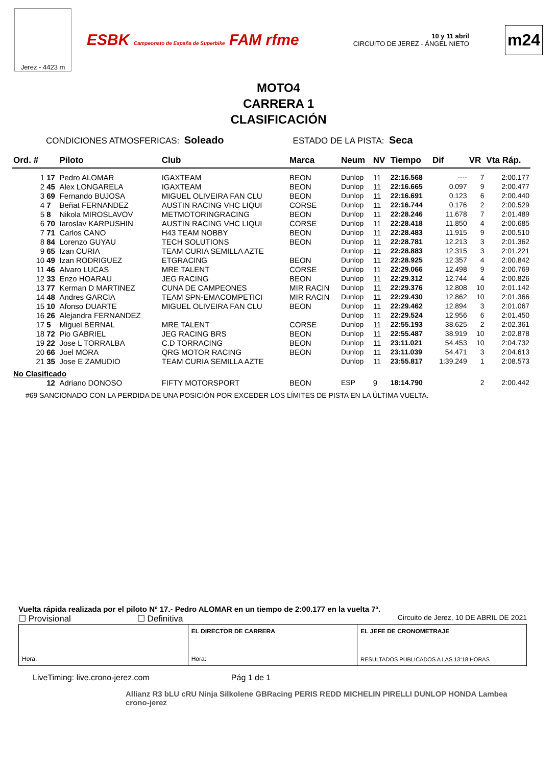Jerez - 4423 m
ESBK Campeonato de España de Superbike FAM rfme
10 y 11 abril
CIRCUITO DE JEREZ - ÁNGEL NIETO
m24
MOTO4
CARRERA 1
CLASIFICACIÓN
CONDICIONES ATMOSFERICAS: Soleado ESTADO DE LA PISTA: Seca
| Ord. # | | Piloto | Club | Marca | Neum | NV | Tiempo | Dif | VR | Vta Ráp. |
| --- | --- | --- | --- | --- | --- | --- | --- | --- | --- | --- |
| 1 | 17 | Pedro ALOMAR | IGAXTEAM | BEON | Dunlop | 11 | 22:16.568 | ---- | 7 | 2:00.177 |
| 2 | 45 | Alex LONGARELA | IGAXTEAM | BEON | Dunlop | 11 | 22:16.665 | 0.097 | 9 | 2:00.477 |
| 3 | 69 | Fernando BUJOSA | MIGUEL OLIVEIRA FAN CLU | BEON | Dunlop | 11 | 22:16.691 | 0.123 | 6 | 2:00.440 |
| 4 | 7 | Beñat FERNANDEZ | AUSTIN RACING VHC LIQUI | CORSE | Dunlop | 11 | 22:16.744 | 0.176 | 2 | 2:00.529 |
| 5 | 8 | Nikola MIROSLAVOV | METMOTORINGRACING | BEON | Dunlop | 11 | 22:28.246 | 11.678 | 7 | 2:01.489 |
| 6 | 70 | Iaroslav KARPUSHIN | AUSTIN RACING VHC LIQUI | CORSE | Dunlop | 11 | 22:28.418 | 11.850 | 4 | 2:00.685 |
| 7 | 71 | Carlos CANO | H43 TEAM NOBBY | BEON | Dunlop | 11 | 22:28.483 | 11.915 | 9 | 2:00.510 |
| 8 | 84 | Lorenzo GUYAU | TECH SOLUTIONS | BEON | Dunlop | 11 | 22:28.781 | 12.213 | 3 | 2:01.362 |
| 9 | 65 | Izan CURIA | TEAM CURIA SEMILLA AZTE | | Dunlop | 11 | 22:28.883 | 12.315 | 3 | 2:01.221 |
| 10 | 49 | Izan RODRIGUEZ | ETGRACING | BEON | Dunlop | 11 | 22:28.925 | 12.357 | 4 | 2:00.842 |
| 11 | 46 | Alvaro LUCAS | MRE TALENT | CORSE | Dunlop | 11 | 22:29.066 | 12.498 | 9 | 2:00.769 |
| 12 | 33 | Enzo HOARAU | JEG RACING | BEON | Dunlop | 11 | 22:29.312 | 12.744 | 4 | 2:00.826 |
| 13 | 77 | Kerman D MARTINEZ | CUNA DE CAMPEONES | MIR RACIN | Dunlop | 11 | 22:29.376 | 12.808 | 10 | 2:01.142 |
| 14 | 48 | Andres GARCIA | TEAM SPN-EMACOMPETICI | MIR RACIN | Dunlop | 11 | 22:29.430 | 12.862 | 10 | 2:01.366 |
| 15 | 10 | Afonso DUARTE | MIGUEL OLIVEIRA FAN CLU | BEON | Dunlop | 11 | 22:29.462 | 12.894 | 3 | 2:01.067 |
| 16 | 26 | Alejandra FERNANDEZ | | | Dunlop | 11 | 22:29.524 | 12.956 | 6 | 2:01.450 |
| 17 | 5 | Miguel BERNAL | MRE TALENT | CORSE | Dunlop | 11 | 22:55.193 | 38.625 | 2 | 2:02.361 |
| 18 | 72 | Pio GABRIEL | JEG RACING BRS | BEON | Dunlop | 11 | 22:55.487 | 38.919 | 10 | 2:02.878 |
| 19 | 22 | Jose L TORRALBA | C.D TORRACING | BEON | Dunlop | 11 | 23:11.021 | 54.453 | 10 | 2:04.732 |
| 20 | 66 | Joel MORA | QRG MOTOR RACING | BEON | Dunlop | 11 | 23:11.039 | 54.471 | 3 | 2:04.613 |
| 21 | 35 | Jose E ZAMUDIO | TEAM CURIA SEMILLA AZTE | | Dunlop | 11 | 23:55.817 | 1:39.249 | 1 | 2:08.573 |
| No Clasificado | | | | | | | | | | |
| | 12 | Adriano DONOSO | FIFTY MOTORSPORT | BEON | ESP | 9 | 18:14.790 | | 2 | 2:00.442 |
#69 SANCIONADO CON LA PERDIDA DE UNA POSICIÓN POR EXCEDER LOS LÍMITES DE PISTA EN LA ÚLTIMA VUELTA.
Vuelta rápida realizada por el piloto Nº 17.- Pedro ALOMAR en un tiempo de 2:00.177 en la vuelta 7ª.
☐ Provisional ☐ Definitiva Circuito de Jerez, 10 DE ABRIL DE 2021
Hora: EL DIRECTOR DE CARRERA
Hora:
EL JEFE DE CRONOMETRAJE
RESULTADOS PUBLICADOS A LAS 13:18 HORAS
LiveTiming: live.crono-jerez.com Pág 1 de 1
Allianz R3 bLU cRU Ninja Silkolene GBRacing PERIS REDD MICHELIN PIRELLI DUNLOP HONDA Lambea crono-jerez